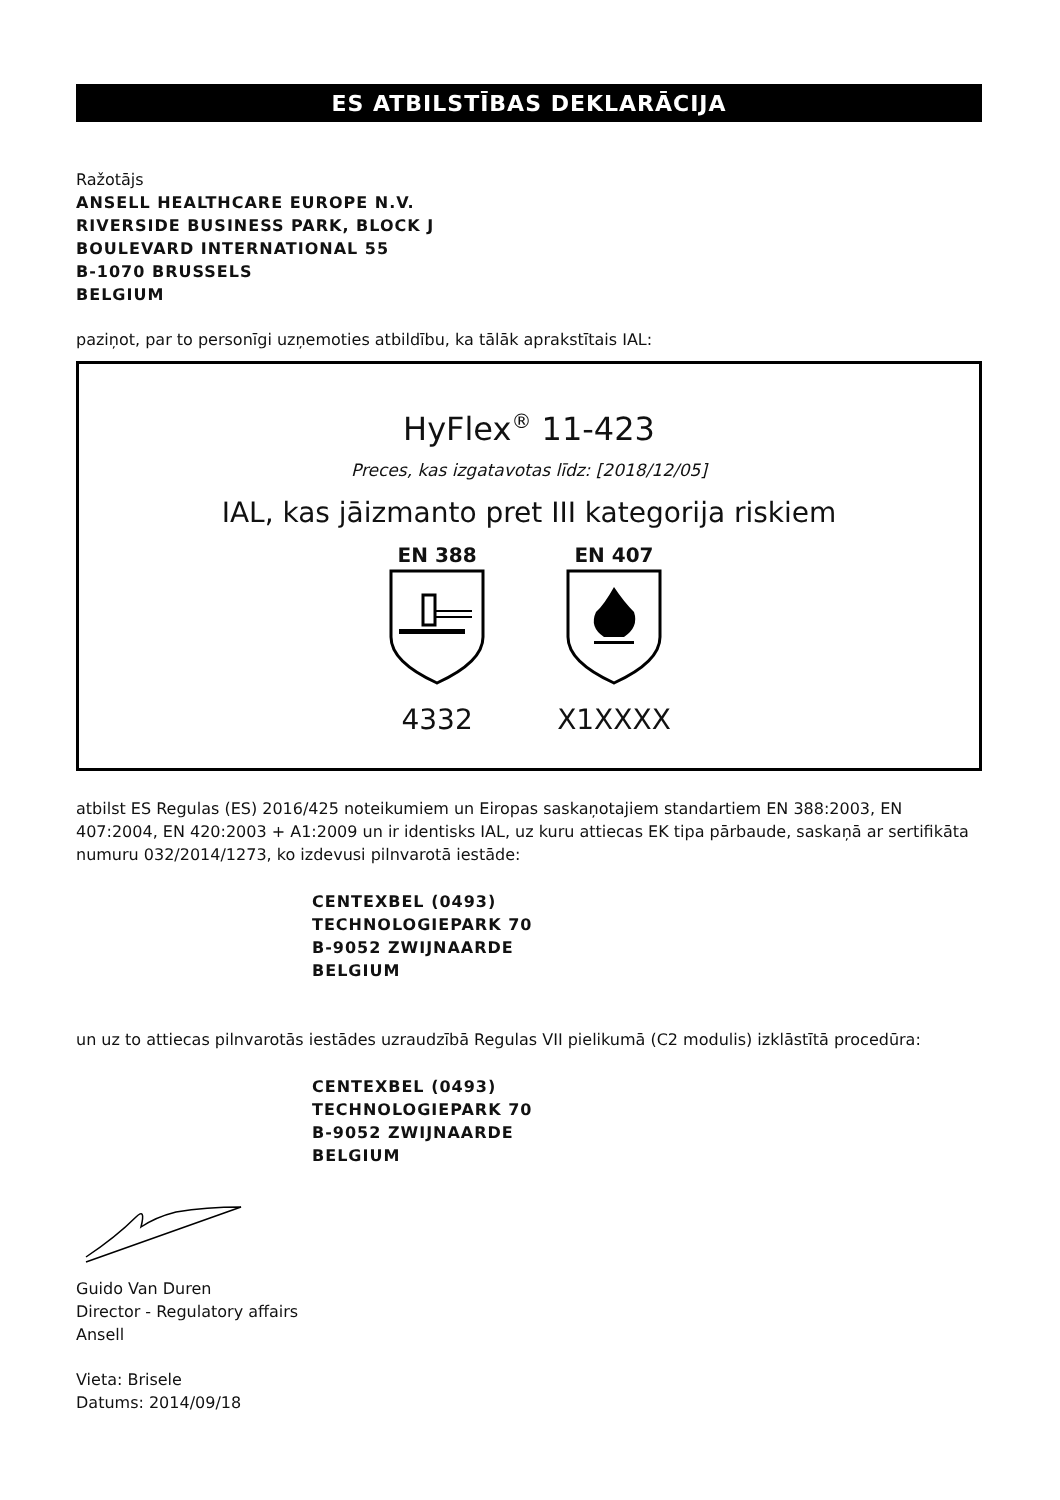ES ATBILSTĪBAS DEKLARĀCIJA
Ražotājs
ANSELL HEALTHCARE EUROPE N.V.
RIVERSIDE BUSINESS PARK, BLOCK J
BOULEVARD INTERNATIONAL 55
B-1070 BRUSSELS
BELGIUM
paziņot, par to personīgi uzņemoties atbildību, ka tālāk aprakstītais IAL:
HyFlex<sup>®</sup> 11-423
Preces, kas izgatavotas līdz: [2018/12/05]
IAL, kas jāizmanto pret III kategorija riskiem
EN 388
4332
EN 407
X1XXXX
atbilst ES Regulas (ES) 2016/425 noteikumiem un Eiropas saskaņotajiem standartiem EN 388:2003, EN 407:2004, EN 420:2003 + A1:2009 un ir identisks IAL, uz kuru attiecas EK tipa pārbaude, saskaņā ar sertifikāta numuru 032/2014/1273, ko izdevusi pilnvarotā iestāde:
CENTEXBEL (0493)
TECHNOLOGIEPARK 70
B-9052 ZWIJNAARDE
BELGIUM
un uz to attiecas pilnvarotās iestādes uzraudzībā Regulas VII pielikumā (C2 modulis) izklāstītā procedūra:
CENTEXBEL (0493)
TECHNOLOGIEPARK 70
B-9052 ZWIJNAARDE
BELGIUM
Guido Van Duren
Director - Regulatory affairs
Ansell
Vieta: Brisele
Datums: 2014/09/18